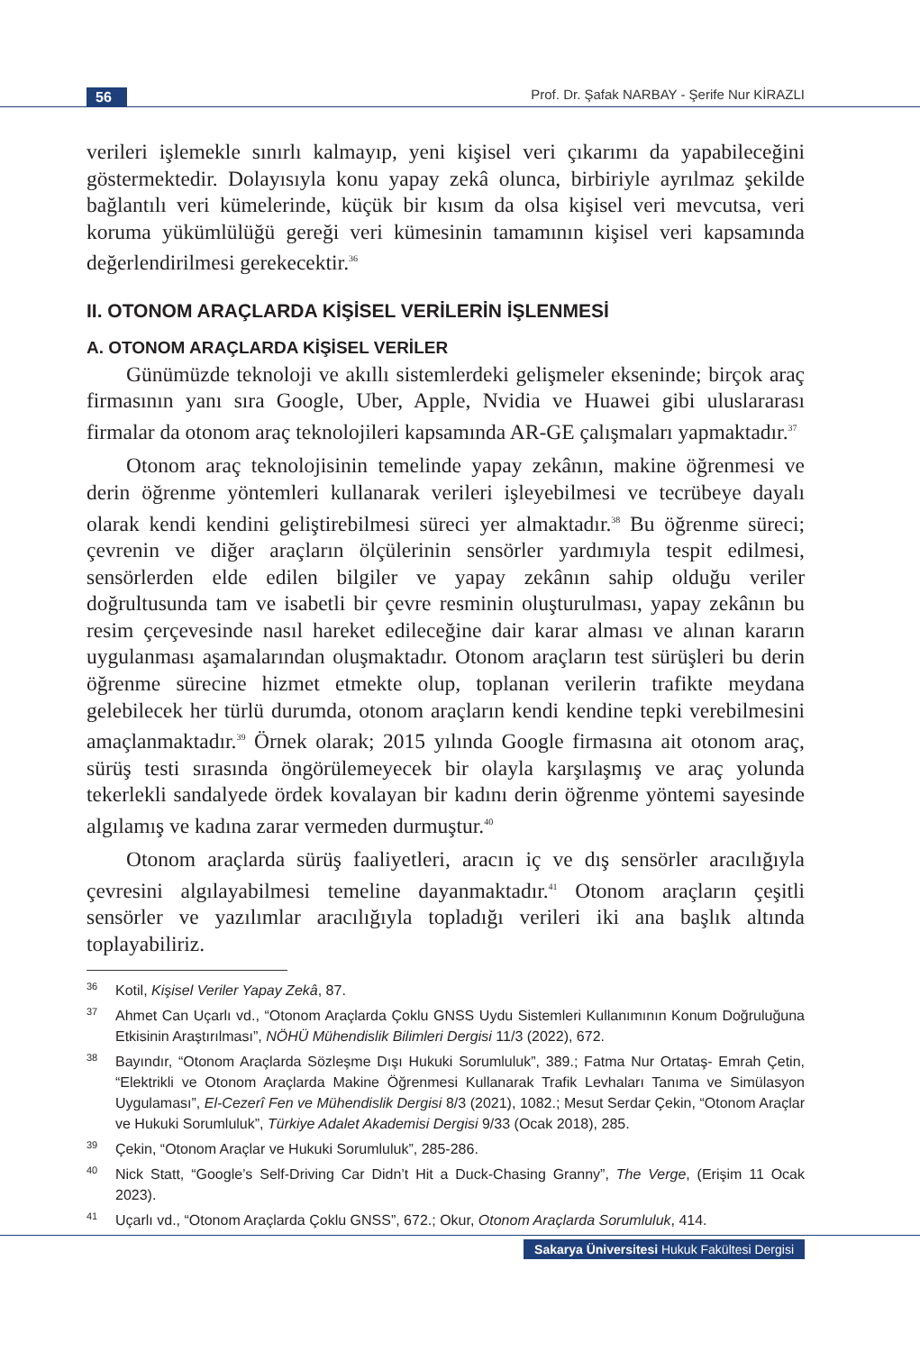56
Prof. Dr. Şafak NARBAY - Şerife Nur KİRAZLI
verileri işlemekle sınırlı kalmayıp, yeni kişisel veri çıkarımı da yapabileceğini göstermektedir. Dolayısıyla konu yapay zekâ olunca, birbiriyle ayrılmaz şekilde bağlantılı veri kümelerinde, küçük bir kısım da olsa kişisel veri mevcutsa, veri koruma yükümlülüğü gereği veri kümesinin tamamının kişisel veri kapsamında değerlendirilmesi gerekecektir.<sup>36</sup>
II. OTONOM ARAÇLARDA KİŞİSEL VERİLERİN İŞLENMESİ
A. OTONOM ARAÇLARDA KİŞİSEL VERİLER
Günümüzde teknoloji ve akıllı sistemlerdeki gelişmeler ekseninde; birçok araç firmasının yanı sıra Google, Uber, Apple, Nvidia ve Huawei gibi uluslararası firmalar da otonom araç teknolojileri kapsamında AR-GE çalışmaları yapmaktadır.<sup>37</sup>
Otonom araç teknolojisinin temelinde yapay zekânın, makine öğrenmesi ve derin öğrenme yöntemleri kullanarak verileri işleyebilmesi ve tecrübeye dayalı olarak kendi kendini geliştirebilmesi süreci yer almaktadır.<sup>38</sup> Bu öğrenme süreci; çevrenin ve diğer araçların ölçülerinin sensörler yardımıyla tespit edilmesi, sensörlerden elde edilen bilgiler ve yapay zekânın sahip olduğu veriler doğrultusunda tam ve isabetli bir çevre resminin oluşturulması, yapay zekânın bu resim çerçevesinde nasıl hareket edileceğine dair karar alması ve alınan kararın uygulanması aşamalarından oluşmaktadır. Otonom araçların test sürüşleri bu derin öğrenme sürecine hizmet etmekte olup, toplanan verilerin trafikte meydana gelebilecek her türlü durumda, otonom araçların kendi kendine tepki verebilmesini amaçlanmaktadır.<sup>39</sup> Örnek olarak; 2015 yılında Google firmasına ait otonom araç, sürüş testi sırasında öngörülemeyecek bir olayla karşılaşmış ve araç yolunda tekerlekli sandalyede ördek kovalayan bir kadını derin öğrenme yöntemi sayesinde algılamış ve kadına zarar vermeden durmuştur.<sup>40</sup>
Otonom araçlarda sürüş faaliyetleri, aracın iç ve dış sensörler aracılığıyla çevresini algılayabilmesi temeline dayanmaktadır.<sup>41</sup> Otonom araçların çeşitli sensörler ve yazılımlar aracılığıyla topladığı verileri iki ana başlık altında toplayabiliriz.
36 Kotil, Kişisel Veriler Yapay Zekâ, 87.
37 Ahmet Can Uçarlı vd., “Otonom Araçlarda Çoklu GNSS Uydu Sistemleri Kullanımının Konum Doğruluğuna Etkisinin Araştırılması”, NÖHÜ Mühendislik Bilimleri Dergisi 11/3 (2022), 672.
38 Bayındır, “Otonom Araçlarda Sözleşme Dışı Hukuki Sorumluluk”, 389.; Fatma Nur Ortataş- Emrah Çetin, “Elektrikli ve Otonom Araçlarda Makine Öğrenmesi Kullanarak Trafik Levhaları Tanıma ve Simülasyon Uygulaması”, El-Cezerî Fen ve Mühendislik Dergisi 8/3 (2021), 1082.; Mesut Serdar Çekin, “Otonom Araçlar ve Hukuki Sorumluluk”, Türkiye Adalet Akademisi Dergisi 9/33 (Ocak 2018), 285.
39 Çekin, “Otonom Araçlar ve Hukuki Sorumluluk”, 285-286.
40 Nick Statt, “Google’s Self-Driving Car Didn’t Hit a Duck-Chasing Granny”, The Verge, (Erişim 11 Ocak 2023).
41 Uçarlı vd., “Otonom Araçlarda Çoklu GNSS”, 672.; Okur, Otonom Araçlarda Sorumluluk, 414.
Sakarya Üniversitesi Hukuk Fakültesi Dergisi